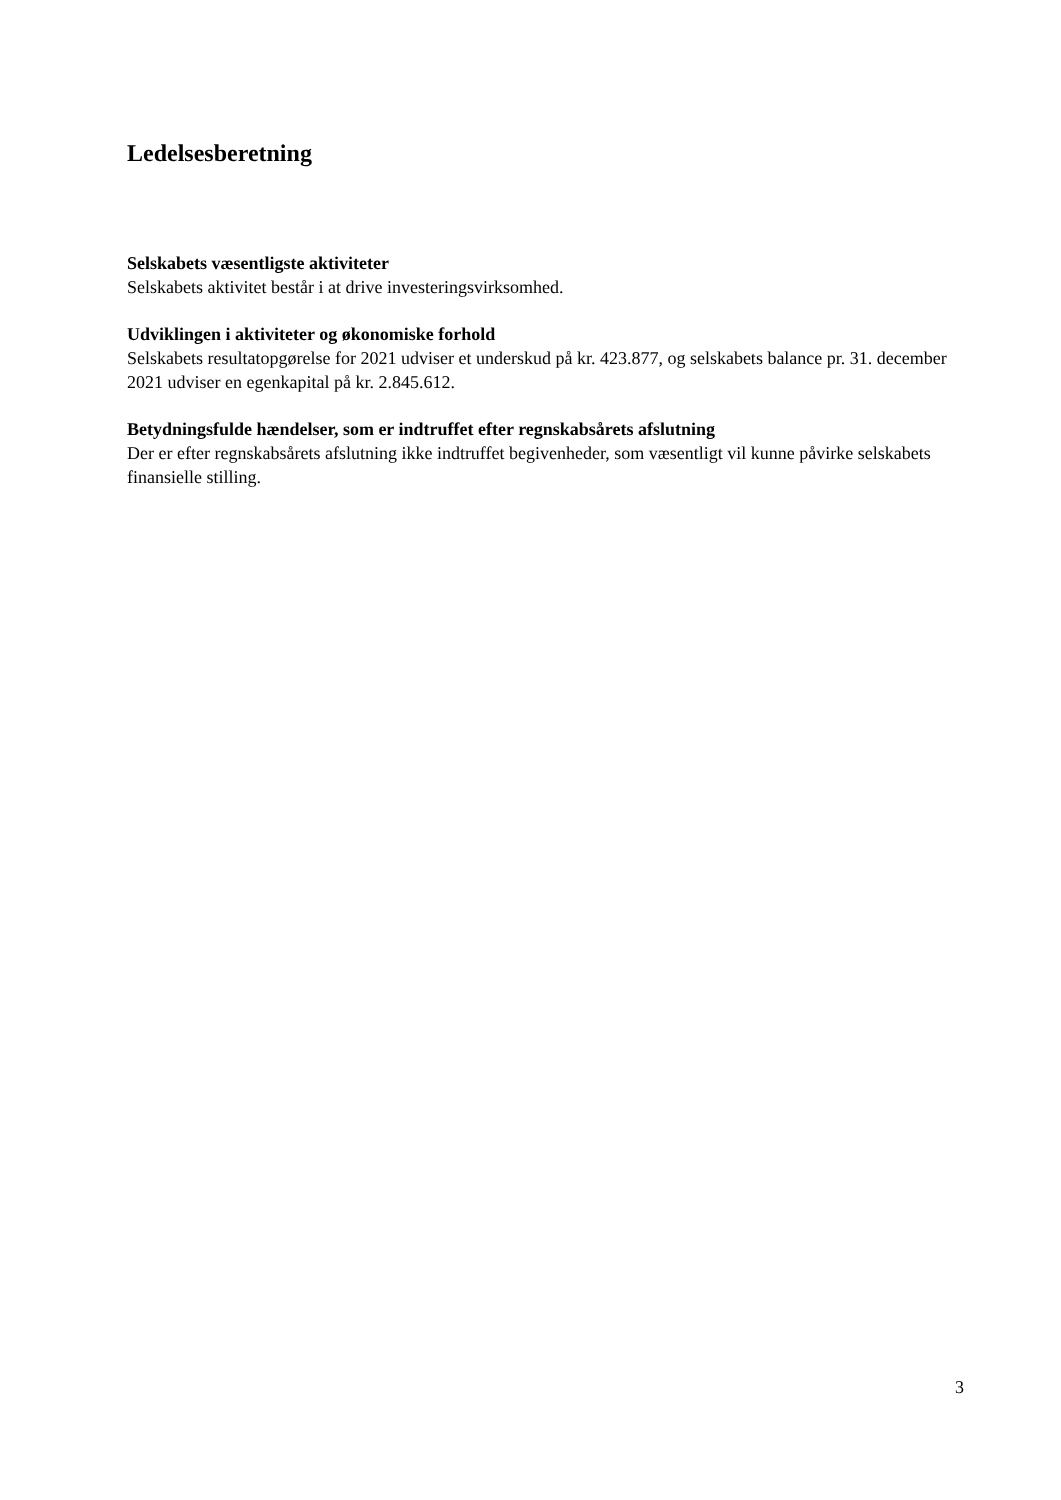Ledelsesberetning
Selskabets væsentligste aktiviteter
Selskabets aktivitet består i at drive investeringsvirksomhed.
Udviklingen i aktiviteter og økonomiske forhold
Selskabets resultatopgørelse for 2021 udviser et underskud på kr. 423.877, og selskabets balance pr. 31. december 2021 udviser en egenkapital på kr. 2.845.612.
Betydningsfulde hændelser, som er indtruffet efter regnskabsårets afslutning
Der er efter regnskabsårets afslutning ikke indtruffet begivenheder, som væsentligt vil kunne påvirke selskabets finansielle stilling.
3